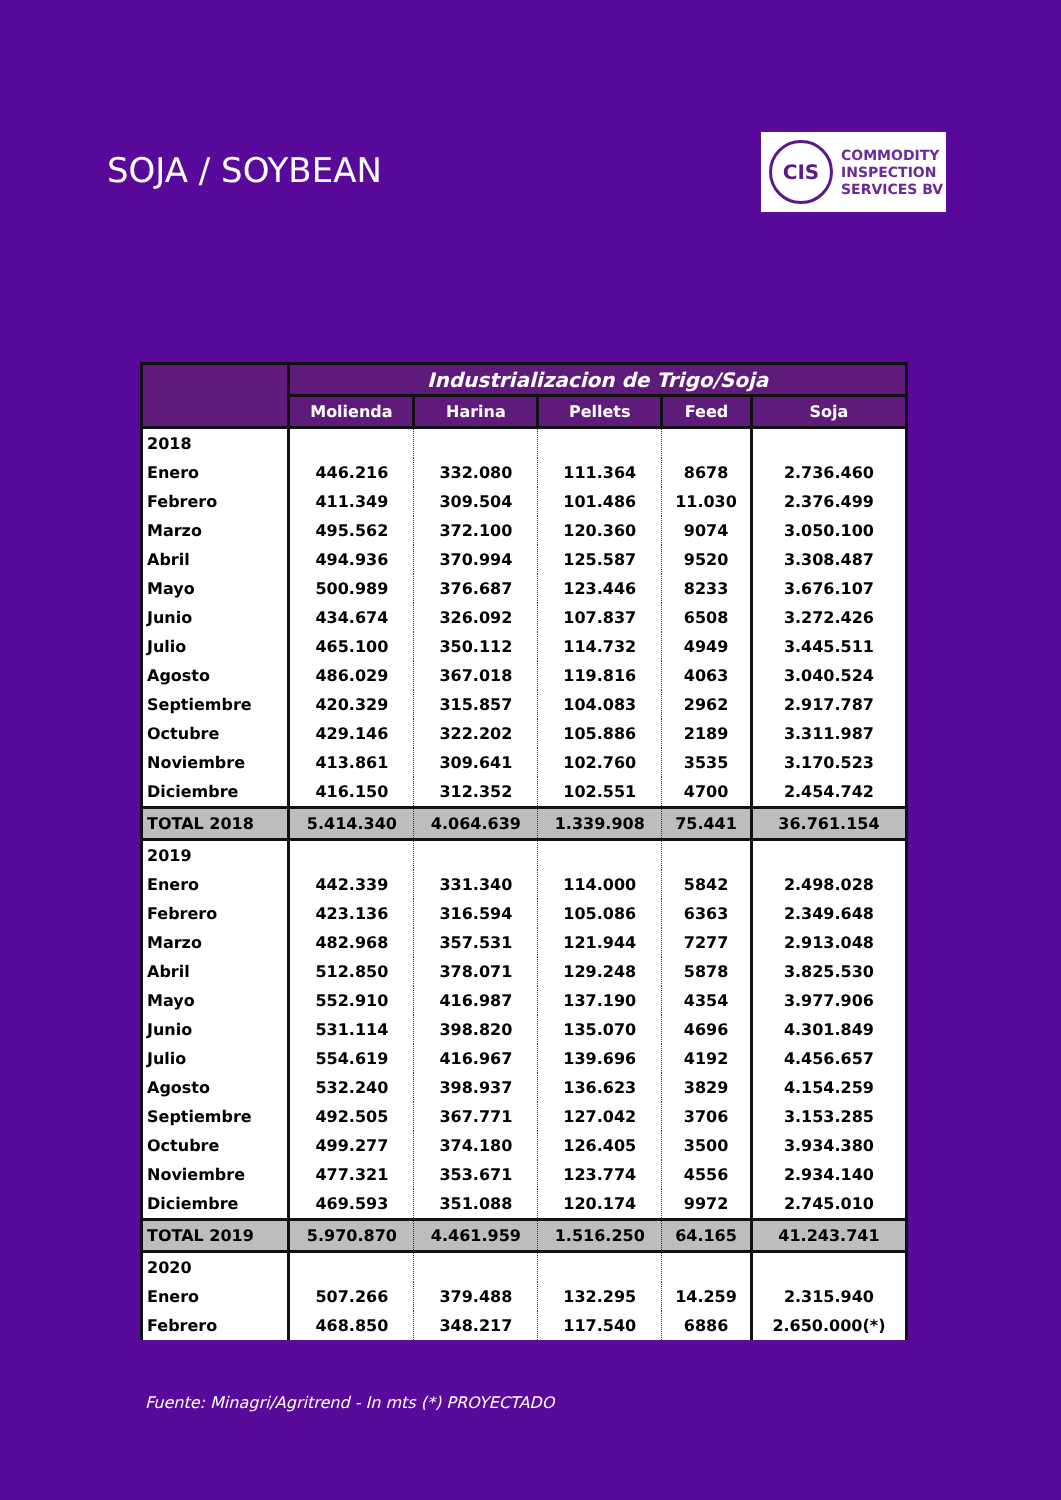SOJA / SOYBEAN
CIS
COMMODITY
INSPECTION
SERVICES BV
| | Industrializacion de Trigo/Soja | | | | |
| --- | --- | --- | --- | --- | --- |
| | Molienda | Harina | Pellets | Feed | Soja |
| 2018 | | | | | |
| Enero | 446.216 | 332.080 | 111.364 | 8678 | 2.736.460 |
| Febrero | 411.349 | 309.504 | 101.486 | 11.030 | 2.376.499 |
| Marzo | 495.562 | 372.100 | 120.360 | 9074 | 3.050.100 |
| Abril | 494.936 | 370.994 | 125.587 | 9520 | 3.308.487 |
| Mayo | 500.989 | 376.687 | 123.446 | 8233 | 3.676.107 |
| Junio | 434.674 | 326.092 | 107.837 | 6508 | 3.272.426 |
| Julio | 465.100 | 350.112 | 114.732 | 4949 | 3.445.511 |
| Agosto | 486.029 | 367.018 | 119.816 | 4063 | 3.040.524 |
| Septiembre | 420.329 | 315.857 | 104.083 | 2962 | 2.917.787 |
| Octubre | 429.146 | 322.202 | 105.886 | 2189 | 3.311.987 |
| Noviembre | 413.861 | 309.641 | 102.760 | 3535 | 3.170.523 |
| Diciembre | 416.150 | 312.352 | 102.551 | 4700 | 2.454.742 |
| TOTAL 2018 | 5.414.340 | 4.064.639 | 1.339.908 | 75.441 | 36.761.154 |
| 2019 | | | | | |
| Enero | 442.339 | 331.340 | 114.000 | 5842 | 2.498.028 |
| Febrero | 423.136 | 316.594 | 105.086 | 6363 | 2.349.648 |
| Marzo | 482.968 | 357.531 | 121.944 | 7277 | 2.913.048 |
| Abril | 512.850 | 378.071 | 129.248 | 5878 | 3.825.530 |
| Mayo | 552.910 | 416.987 | 137.190 | 4354 | 3.977.906 |
| Junio | 531.114 | 398.820 | 135.070 | 4696 | 4.301.849 |
| Julio | 554.619 | 416.967 | 139.696 | 4192 | 4.456.657 |
| Agosto | 532.240 | 398.937 | 136.623 | 3829 | 4.154.259 |
| Septiembre | 492.505 | 367.771 | 127.042 | 3706 | 3.153.285 |
| Octubre | 499.277 | 374.180 | 126.405 | 3500 | 3.934.380 |
| Noviembre | 477.321 | 353.671 | 123.774 | 4556 | 2.934.140 |
| Diciembre | 469.593 | 351.088 | 120.174 | 9972 | 2.745.010 |
| TOTAL 2019 | 5.970.870 | 4.461.959 | 1.516.250 | 64.165 | 41.243.741 |
| 2020 | | | | | |
| Enero | 507.266 | 379.488 | 132.295 | 14.259 | 2.315.940 |
| Febrero | 468.850 | 348.217 | 117.540 | 6886 | 2.650.000(*) |
Fuente: Minagri/Agritrend - In mts (*) PROYECTADO